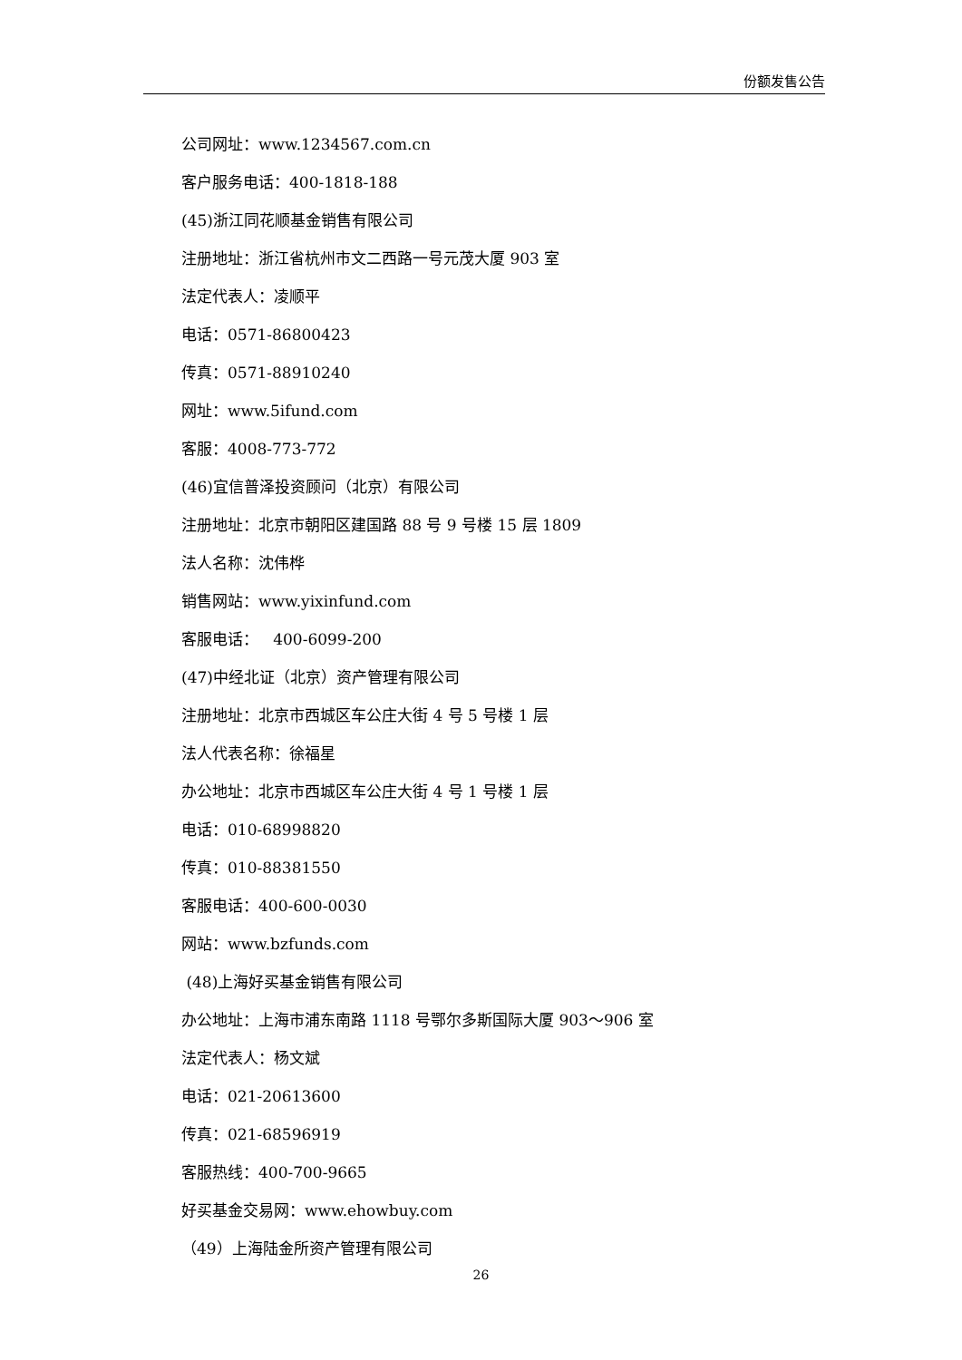份额发售公告
公司网址：www.1234567.com.cn
客户服务电话：400-1818-188
(45)浙江同花顺基金销售有限公司
注册地址：浙江省杭州市文二西路一号元茂大厦 903 室
法定代表人：凌顺平
电话：0571-86800423
传真：0571-88910240
网址：www.5ifund.com
客服：4008-773-772
(46)宜信普泽投资顾问（北京）有限公司
注册地址：北京市朝阳区建国路 88 号 9 号楼 15 层 1809
法人名称：沈伟桦
销售网站：www.yixinfund.com
客服电话： 400-6099-200
(47)中经北证（北京）资产管理有限公司
注册地址：北京市西城区车公庄大街 4 号 5 号楼 1 层
法人代表名称：徐福星
办公地址：北京市西城区车公庄大街 4 号 1 号楼 1 层
电话：010-68998820
传真：010-88381550
客服电话：400-600-0030
网站：www.bzfunds.com
(48)上海好买基金销售有限公司
办公地址：上海市浦东南路 1118 号鄂尔多斯国际大厦 903～906 室
法定代表人：杨文斌
电话：021-20613600
传真：021-68596919
客服热线：400-700-9665
好买基金交易网：www.ehowbuy.com
（49）上海陆金所资产管理有限公司
26